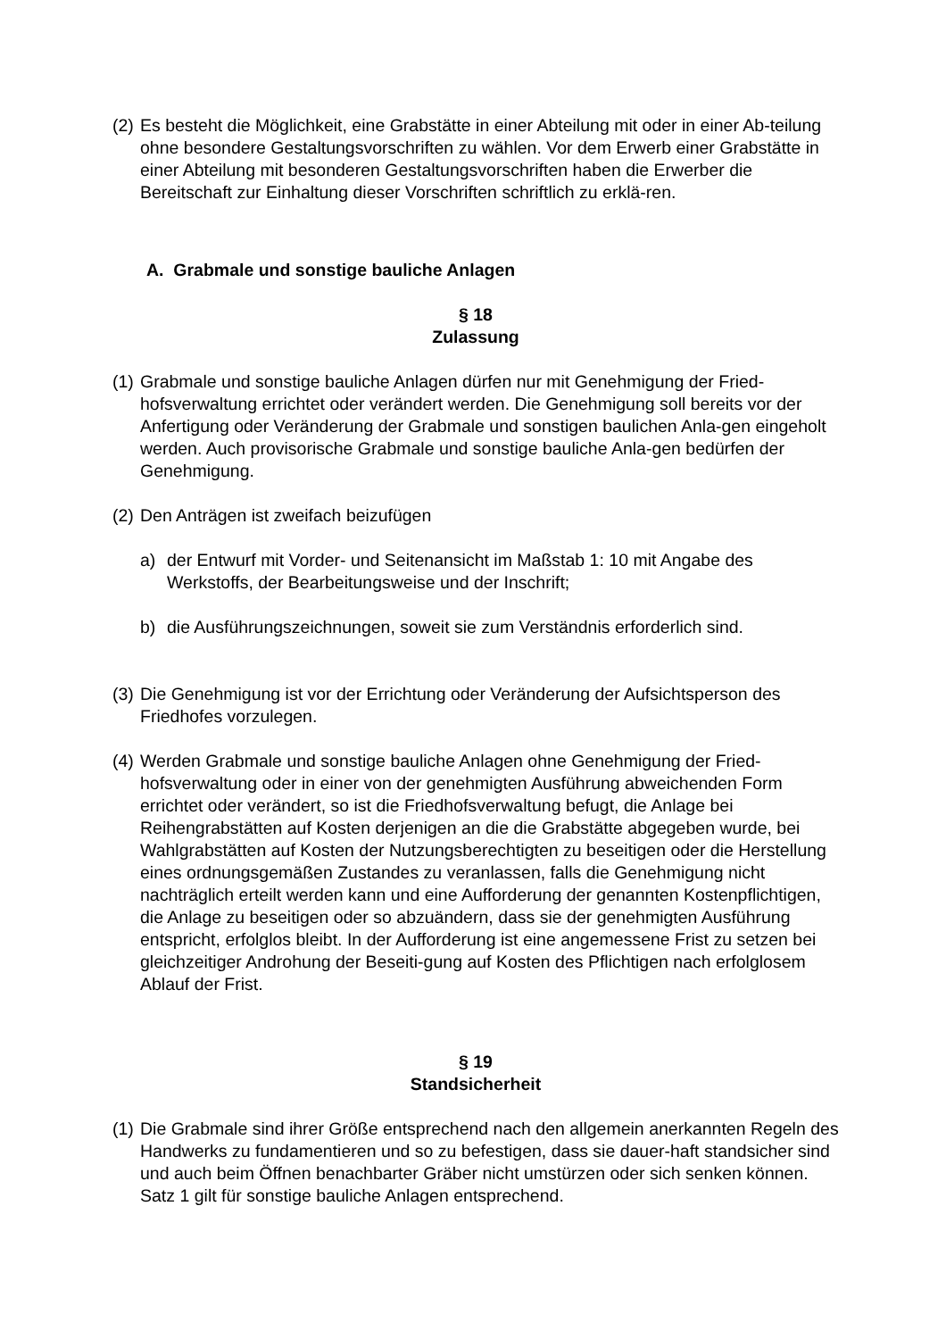(2) Es besteht die Möglichkeit, eine Grabstätte in einer Abteilung mit oder in einer Ab-teilung ohne besondere Gestaltungsvorschriften zu wählen. Vor dem Erwerb einer Grabstätte in einer Abteilung mit besonderen Gestaltungsvorschriften haben die Erwerber die Bereitschaft zur Einhaltung dieser Vorschriften schriftlich zu erklä-ren.
A. Grabmale und sonstige bauliche Anlagen
§ 18
Zulassung
(1) Grabmale und sonstige bauliche Anlagen dürfen nur mit Genehmigung der Fried-hofsverwaltung errichtet oder verändert werden. Die Genehmigung soll bereits vor der Anfertigung oder Veränderung der Grabmale und sonstigen baulichen Anla-gen eingeholt werden. Auch provisorische Grabmale und sonstige bauliche Anla-gen bedürfen der Genehmigung.
(2) Den Anträgen ist zweifach beizufügen
a) der Entwurf mit Vorder- und Seitenansicht im Maßstab 1: 10 mit Angabe des Werkstoffs, der Bearbeitungsweise und der Inschrift;
b) die Ausführungszeichnungen, soweit sie zum Verständnis erforderlich sind.
(3) Die Genehmigung ist vor der Errichtung oder Veränderung der Aufsichtsperson des Friedhofes vorzulegen.
(4) Werden Grabmale und sonstige bauliche Anlagen ohne Genehmigung der Fried-hofsverwaltung oder in einer von der genehmigten Ausführung abweichenden Form errichtet oder verändert, so ist die Friedhofsverwaltung befugt, die Anlage bei Reihengrabstätten auf Kosten derjenigen an die die Grabstätte abgegeben wurde, bei Wahlgrabstätten auf Kosten der Nutzungsberechtigten zu beseitigen oder die Herstellung eines ordnungsgemäßen Zustandes zu veranlassen, falls die Genehmigung nicht nachträglich erteilt werden kann und eine Aufforderung der genannten Kostenpflichtigen, die Anlage zu beseitigen oder so abzuändern, dass sie der genehmigten Ausführung entspricht, erfolglos bleibt. In der Aufforderung ist eine angemessene Frist zu setzen bei gleichzeitiger Androhung der Beseiti-gung auf Kosten des Pflichtigen nach erfolglosem Ablauf der Frist.
§ 19
Standsicherheit
(1) Die Grabmale sind ihrer Größe entsprechend nach den allgemein anerkannten Regeln des Handwerks zu fundamentieren und so zu befestigen, dass sie dauer-haft standsicher sind und auch beim Öffnen benachbarter Gräber nicht umstürzen oder sich senken können. Satz 1 gilt für sonstige bauliche Anlagen entsprechend.